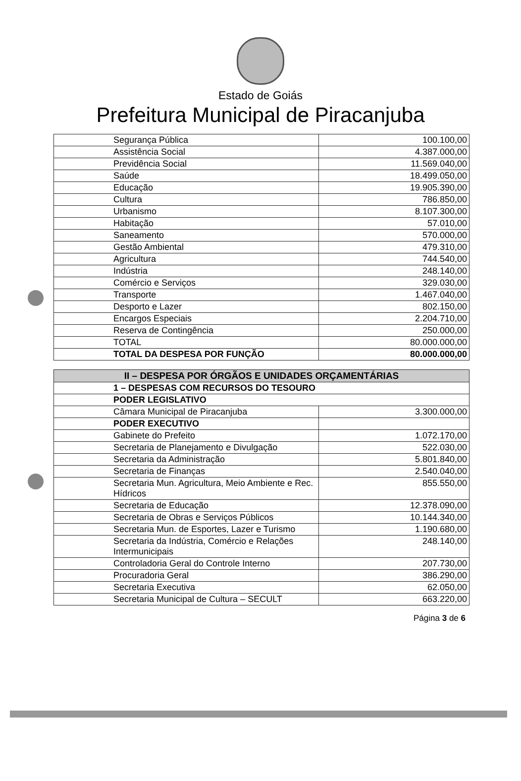Estado de Goiás
Prefeitura Municipal de Piracanjuba
| Segurança Pública | 100.100,00 |
| Assistência Social | 4.387.000,00 |
| Previdência Social | 11.569.040,00 |
| Saúde | 18.499.050,00 |
| Educação | 19.905.390,00 |
| Cultura | 786.850,00 |
| Urbanismo | 8.107.300,00 |
| Habitação | 57.010,00 |
| Saneamento | 570.000,00 |
| Gestão Ambiental | 479.310,00 |
| Agricultura | 744.540,00 |
| Indústria | 248.140,00 |
| Comércio e Serviços | 329.030,00 |
| Transporte | 1.467.040,00 |
| Desporto e Lazer | 802.150,00 |
| Encargos Especiais | 2.204.710,00 |
| Reserva de Contingência | 250.000,00 |
| TOTAL | 80.000.000,00 |
| TOTAL DA DESPESA POR FUNÇÃO | 80.000.000,00 |
| II – DESPESA POR ÓRGÃOS E UNIDADES ORÇAMENTÁRIAS | |
| --- | --- |
| 1 – DESPESAS COM RECURSOS DO TESOURO | |
| PODER LEGISLATIVO | |
| Câmara Municipal de Piracanjuba | 3.300.000,00 |
| PODER EXECUTIVO | |
| Gabinete do Prefeito | 1.072.170,00 |
| Secretaria de Planejamento e Divulgação | 522.030,00 |
| Secretaria da Administração | 5.801.840,00 |
| Secretaria de Finanças | 2.540.040,00 |
| Secretaria Mun. Agricultura, Meio Ambiente e Rec. Hídricos | 855.550,00 |
| Secretaria de Educação | 12.378.090,00 |
| Secretaria de Obras e Serviços Públicos | 10.144.340,00 |
| Secretaria Mun. de Esportes, Lazer e Turismo | 1.190.680,00 |
| Secretaria da Indústria, Comércio e Relações Intermunicipais | 248.140,00 |
| Controladoria Geral do Controle Interno | 207.730,00 |
| Procuradoria Geral | 386.290,00 |
| Secretaria Executiva | 62.050,00 |
| Secretaria Municipal de Cultura – SECULT | 663.220,00 |
Página 3 de 6